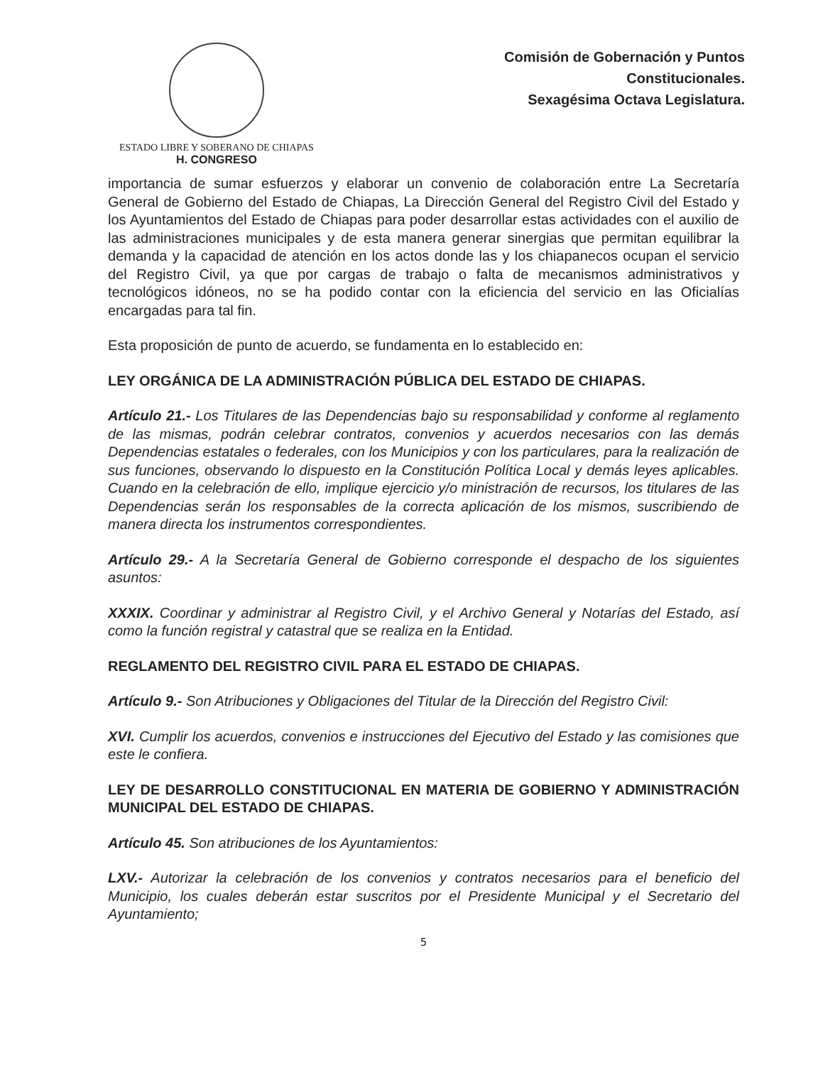ESTADO LIBRE Y SOBERANO DE CHIAPAS
H. CONGRESO
Comisión de Gobernación y Puntos
Constitucionales.
Sexagésima Octava Legislatura.
importancia de sumar esfuerzos y elaborar un convenio de colaboración entre La Secretaría General de Gobierno del Estado de Chiapas, La Dirección General del Registro Civil del Estado y los Ayuntamientos del Estado de Chiapas para poder desarrollar estas actividades con el auxilio de las administraciones municipales y de esta manera generar sinergias que permitan equilibrar la demanda y la capacidad de atención en los actos donde las y los chiapanecos ocupan el servicio del Registro Civil, ya que por cargas de trabajo o falta de mecanismos administrativos y tecnológicos idóneos, no se ha podido contar con la eficiencia del servicio en las Oficialías encargadas para tal fin.
Esta proposición de punto de acuerdo, se fundamenta en lo establecido en:
LEY ORGÁNICA DE LA ADMINISTRACIÓN PÚBLICA DEL ESTADO DE CHIAPAS.
Artículo 21.- Los Titulares de las Dependencias bajo su responsabilidad y conforme al reglamento de las mismas, podrán celebrar contratos, convenios y acuerdos necesarios con las demás Dependencias estatales o federales, con los Municipios y con los particulares, para la realización de sus funciones, observando lo dispuesto en la Constitución Política Local y demás leyes aplicables. Cuando en la celebración de ello, implique ejercicio y/o ministración de recursos, los titulares de las Dependencias serán los responsables de la correcta aplicación de los mismos, suscribiendo de manera directa los instrumentos correspondientes.
Artículo 29.- A la Secretaría General de Gobierno corresponde el despacho de los siguientes asuntos:
XXXIX. Coordinar y administrar al Registro Civil, y el Archivo General y Notarías del Estado, así como la función registral y catastral que se realiza en la Entidad.
REGLAMENTO DEL REGISTRO CIVIL PARA EL ESTADO DE CHIAPAS.
Artículo 9.- Son Atribuciones y Obligaciones del Titular de la Dirección del Registro Civil:
XVI. Cumplir los acuerdos, convenios e instrucciones del Ejecutivo del Estado y las comisiones que este le confiera.
LEY DE DESARROLLO CONSTITUCIONAL EN MATERIA DE GOBIERNO Y ADMINISTRACIÓN MUNICIPAL DEL ESTADO DE CHIAPAS.
Artículo 45. Son atribuciones de los Ayuntamientos:
LXV.- Autorizar la celebración de los convenios y contratos necesarios para el beneficio del Municipio, los cuales deberán estar suscritos por el Presidente Municipal y el Secretario del Ayuntamiento;
5